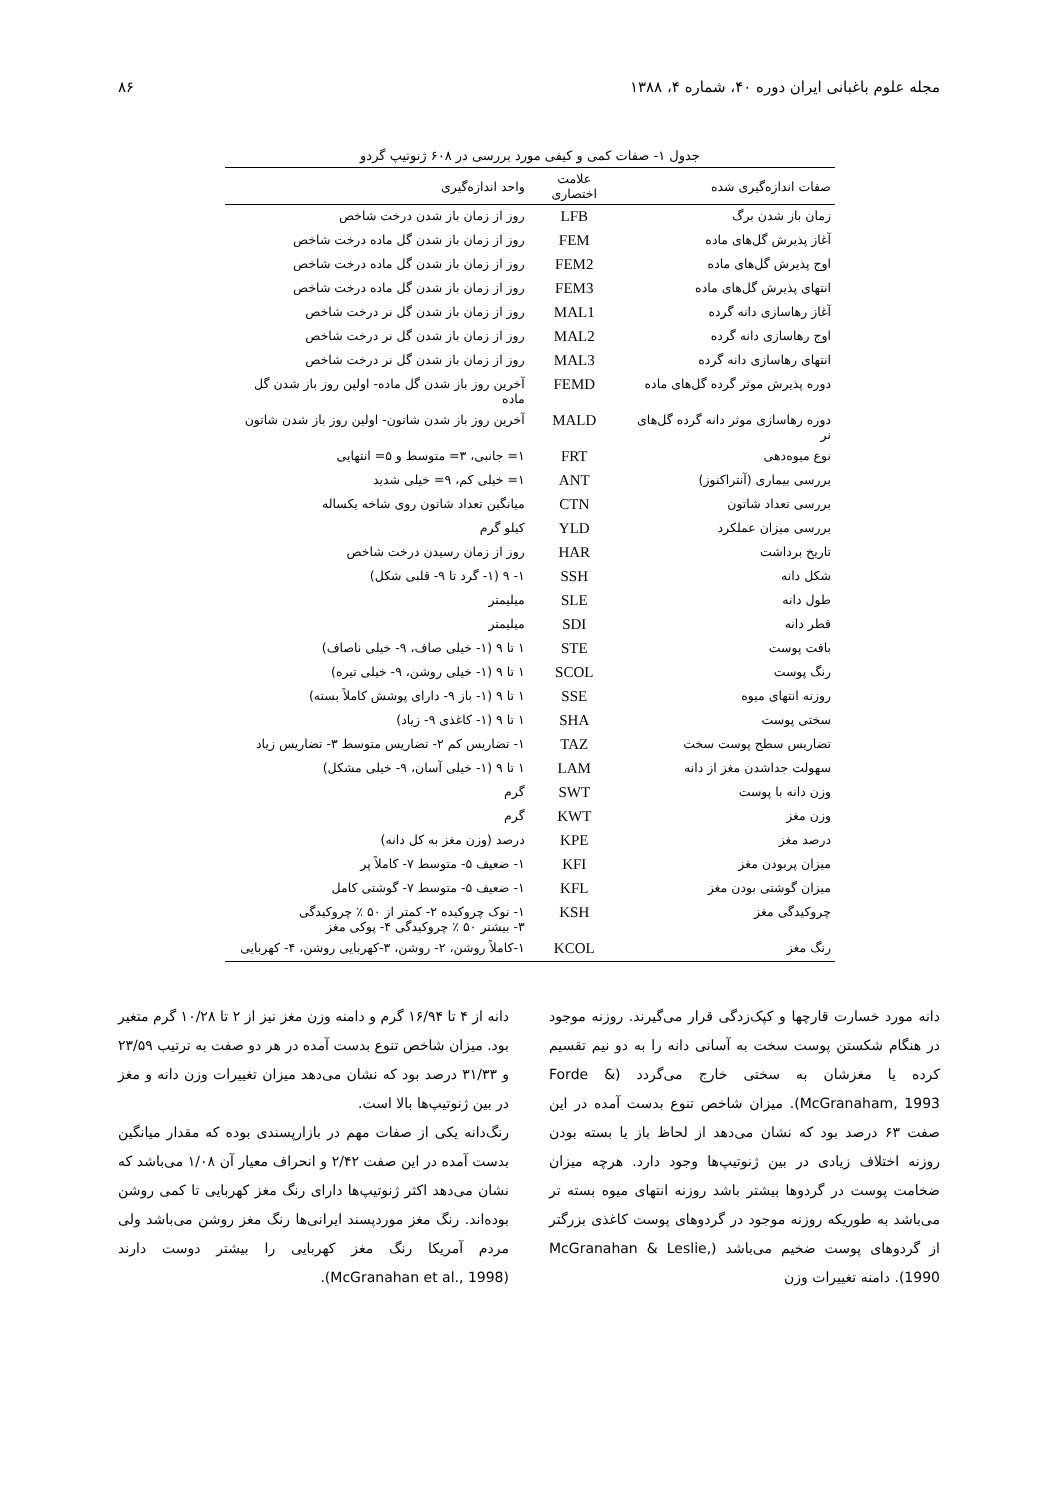مجله علوم باغبانی ایران دوره ۴۰، شماره ۴، ۱۳۸۸ ۸۶
جدول ۱- صفات کمی و کیفی مورد بررسی در ۶۰۸ ژنوتیپ گردو
| صفات اندازه‌گیری شده | علامت اختصاری | واحد اندازه‌گیری |
| --- | --- | --- |
| زمان باز شدن برگ | LFB | روز از زمان باز شدن درخت شاخص |
| آغاز پذیرش گل‌های ماده | FEM | روز از زمان باز شدن گل ماده درخت شاخص |
| اوج پذیرش گل‌های ماده | FEM2 | روز از زمان باز شدن گل ماده درخت شاخص |
| انتهای پذیرش گل‌های ماده | FEM3 | روز از زمان باز شدن گل ماده درخت شاخص |
| آغاز رهاسازی دانه گرده | MAL1 | روز از زمان باز شدن گل نر درخت شاخص |
| اوج رهاسازی دانه گرده | MAL2 | روز از زمان باز شدن گل نر درخت شاخص |
| انتهای رهاسازی دانه گرده | MAL3 | روز از زمان باز شدن گل نر درخت شاخص |
| دوره پذیرش موثر گرده گل‌های ماده | FEMD | آخرین روز باز شدن گل ماده- اولین روز باز شدن گل ماده |
| دوره رهاسازی موثر دانه گرده گل‌های نر | MALD | آخرین روز باز شدن شاتون- اولین روز باز شدن شاتون |
| نوع میوه‌دهی | FRT | ۱= جانبی، ۳= متوسط و ۵= انتهایی |
| بررسی بیماری (آنتراکنوز) | ANT | ۱= خیلی کم، ۹= خیلی شدید |
| بررسی تعداد شاتون | CTN | میانگین تعداد شاتون روی شاخه یکساله |
| بررسی میزان عملکرد | YLD | کیلو گرم |
| تاریخ برداشت | HAR | روز از زمان رسیدن درخت شاخص |
| شکل دانه | SSH | ۱- ۹ (۱- گرد تا ۹- قلبی شکل) |
| طول دانه | SLE | میلیمتر |
| قطر دانه | SDI | میلیمتر |
| بافت پوست | STE | ۱ تا ۹ (۱- خیلی صاف، ۹- خیلی ناصاف) |
| رنگ پوست | SCOL | ۱ تا ۹ (۱- خیلی روشن، ۹- خیلی تیره) |
| روزنه انتهای میوه | SSE | ۱ تا ۹ (۱- باز ۹- دارای پوشش کاملاً بسته) |
| سختی پوست | SHA | ۱ تا ۹ (۱- کاغذی ۹- زیاد) |
| تضاریس سطح پوست سخت | TAZ | ۱- تضاریس کم ۲- تضاریس متوسط ۳- تضاریس زیاد |
| سهولت جداشدن مغز از دانه | LAM | ۱ تا ۹ (۱- خیلی آسان، ۹- خیلی مشکل) |
| وزن دانه با پوست | SWT | گرم |
| وزن مغز | KWT | گرم |
| درصد مغز | KPE | درصد (وزن مغز به کل دانه) |
| میزان پربودن مغز | KFI | ۱- ضعیف ۵- متوسط ۷- کاملاً پر |
| میزان گوشتی بودن مغز | KFL | ۱- ضعیف ۵- متوسط ۷- گوشتی کامل |
| چروکیدگی مغز | KSH | ۱- نوک چروکیده ۲- کمتر از ۵۰ ٪ چروکیدگی ۳- بیشتر ۵۰ ٪ چروکیدگی ۴- پوکی مغز |
| رنگ مغز | KCOL | ۱-کاملاً روشن، ۲- روشن، ۳-کهربایی روشن، ۴- کهربایی |
دانه مورد خسارت قارچها و کپک‌زدگی قرار می‌گیرند. روزنه موجود در هنگام شکستن پوست سخت به آسانی دانه را به دو نیم تقسیم کرده یا مغزشان به سختی خارج می‌گردد (Forde & McGranaham, 1993). میزان شاخص تنوع بدست آمده در این صفت ۶۳ درصد بود که نشان می‌دهد از لحاظ باز یا بسته بودن روزنه اختلاف زیادی در بین ژنوتیپ‌ها وجود دارد. هرچه میزان ضخامت پوست در گردوها بیشتر باشد روزنه انتهای میوه بسته تر می‌باشد به طوریکه روزنه موجود در گردوهای پوست کاغذی بزرگتر از گردوهای پوست ضخیم می‌باشد (McGranahan & Leslie, 1990). دامنه تغییرات وزن
دانه از ۴ تا ۱۶/۹۴ گرم و دامنه وزن مغز نیز از ۲ تا ۱۰/۲۸ گرم متغیر بود. میزان شاخص تنوع بدست آمده در هر دو صفت به ترتیب ۲۳/۵۹ و ۳۱/۳۳ درصد بود که نشان می‌دهد میزان تغییرات وزن دانه و مغز در بین ژنوتیپ‌ها بالا است.
رنگ‌دانه یکی از صفات مهم در بازارپسندی بوده که مقدار میانگین بدست آمده در این صفت ۲/۴۲ و انحراف معیار آن ۱/۰۸ می‌باشد که نشان می‌دهد اکثر ژنوتیپ‌ها دارای رنگ مغز کهربایی تا کمی روشن بوده‌اند. رنگ مغز موردپسند ایرانی‌ها رنگ مغز روشن می‌باشد ولی مردم آمریکا رنگ مغز کهربایی را بیشتر دوست دارند (McGranahan et al., 1998).